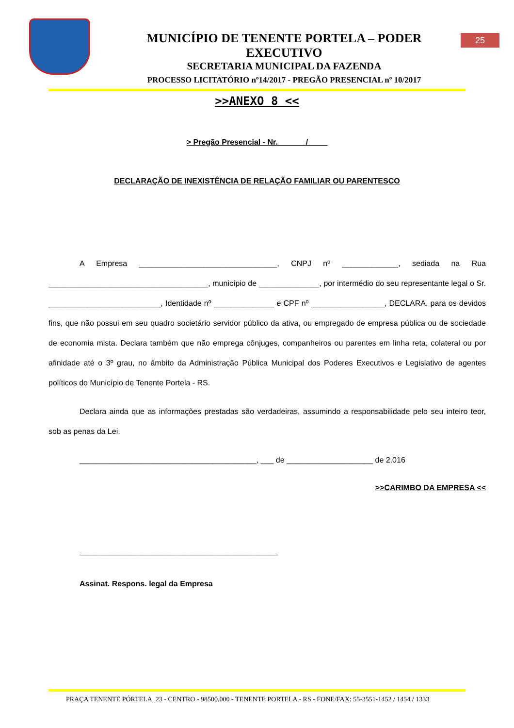MUNICÍPIO DE TENENTE PORTELA – PODER EXECUTIVO
SECRETARIA MUNICIPAL DA FAZENDA
PROCESSO LICITATÓRIO nº14/2017 - PREGÃO PRESENCIAL nº 10/2017
25
>>ANEXO 8 <<
> Pregão Presencial - Nr. ______/ ____
DECLARAÇÃO DE INEXISTÊNCIA DE RELAÇÃO FAMILIAR OU PARENTESCO
A Empresa ________________________________, CNPJ nº _____________, sediada na Rua _____________________________________, município de ______________, por intermédio do seu representante legal o Sr. __________________________, Identidade nº ______________ e CPF nº _________________, DECLARA, para os devidos fins, que não possui em seu quadro societário servidor público da ativa, ou empregado de empresa pública ou de sociedade de economia mista. Declara também que não emprega cônjuges, companheiros ou parentes em linha reta, colateral ou por afinidade até o 3º grau, no âmbito da Administração Pública Municipal dos Poderes Executivos e Legislativo de agentes políticos do Município de Tenente Portela - RS.
Declara ainda que as informações prestadas são verdadeiras, assumindo a responsabilidade pelo seu inteiro teor, sob as penas da Lei.
_________________________________________, ___ de ____________________ de 2.016
>>CARIMBO DA EMPRESA <<
______________________________________________
Assinat. Respons. legal da Empresa
PRAÇA TENENTE PÓRTELA, 23 - CENTRO - 98500.000 - TENENTE PORTELA - RS - FONE/FAX: 55-3551-1452 / 1454 / 1333